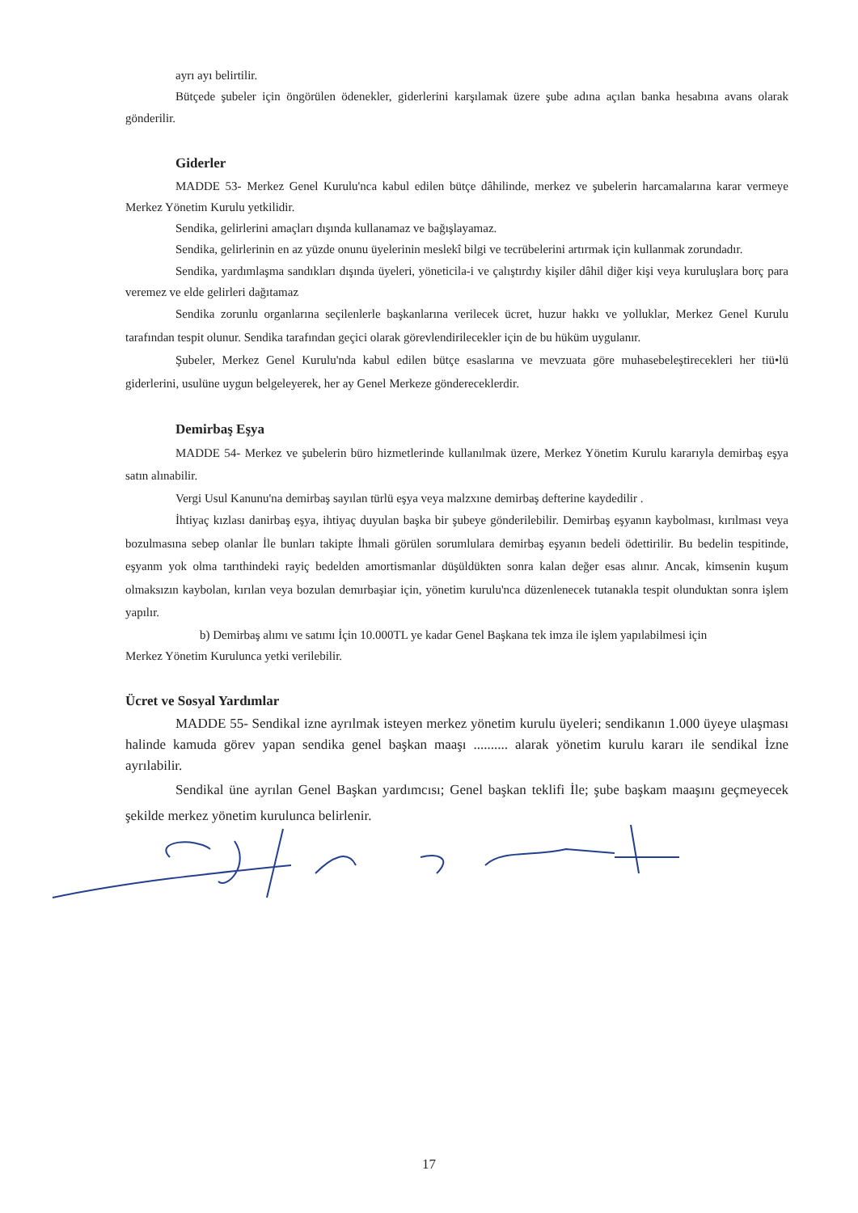ayrı ayı belirtilir.
Bütçede şubeler için öngörülen ödenekler, giderlerini karşılamak üzere şube adına açılan banka hesabına avans olarak gönderilir.
Giderler
MADDE 53- Merkez Genel Kurulu'nca kabul edilen bütçe dâhilinde, merkez ve şubelerin harcamalarına karar vermeye Merkez Yönetim Kurulu yetkilidir.
Sendika, gelirlerini amaçları dışında kullanamaz ve bağışlayamaz.
Sendika, gelirlerinin en az yüzde onunu üyelerinin meslekî bilgi ve tecrübelerini artırmak için kullanmak zorundadır.
Sendika, yardımlaşma sandıkları dışında üyeleri, yöneticila-i ve çalıştırdıy kişiler dâhil diğer kişi veya kuruluşlara borç para veremez ve elde gelirleri dağıtamaz
Sendika zorunlu organlarına seçilenlerle başkanlarına verilecek ücret, huzur hakkı ve yolluklar, Merkez Genel Kurulu tarafından tespit olunur. Sendika tarafından geçici olarak görevlendirilecekler için de bu hüküm uygulanır.
Şubeler, Merkez Genel Kurulu'nda kabul edilen bütçe esaslarına ve mevzuata göre muhasebeleştirecekleri her tiü•lü giderlerini, usulüne uygun belgeleyerek, her ay Genel Merkeze göndereceklerdir.
Demirbaş Eşya
MADDE 54- Merkez ve şubelerin büro hizmetlerinde kullanılmak üzere, Merkez Yönetim Kurulu kararıyla demirbaş eşya satın alınabilir.
Vergi Usul Kanunu'na demirbaş sayılan türlü eşya veya malzxıne demirbaş defterine kaydedilir .
İhtiyaç kızlası danirbaş eşya, ihtiyaç duyulan başka bir şubeye gönderilebilir. Demirbaş eşyanın kaybolması, kırılması veya bozulmasına sebep olanlar İle bunları takipte İhmali görülen sorumlulara demirbaş eşyanın bedeli ödettirilir. Bu bedelin tespitinde, eşyanm yok olma tarıthindeki rayiç bedelden amortismanlar düşüldükten sonra kalan değer esas alınır. Ancak, kimsenin kuşum olmaksızın kaybolan, kırılan veya bozulan demırbaşiar için, yönetim kurulu'nca düzenlenecek tutanakla tespit olunduktan sonra işlem yapılır.
b) Demirbaş alımı ve satımı İçin 10.000TL ye kadar Genel Başkana tek imza ile işlem yapılabilmesi için
Merkez Yönetim Kurulunca yetki verilebilir.
Ücret ve Sosyal Yardımlar
MADDE 55- Sendikal izne ayrılmak isteyen merkez yönetim kurulu üyeleri; sendikanın 1.000 üyeye ulaşması halinde kamuda görev yapan sendika genel başkan maaşı .......... alarak yönetim kurulu kararı ile sendikal İzne ayrılabilir.
Sendikal üne ayrılan Genel Başkan yardımcısı; Genel başkan teklifi İle; şube başkam maaşını geçmeyecek şekilde merkez yönetim kurulunca belirlenir.
17